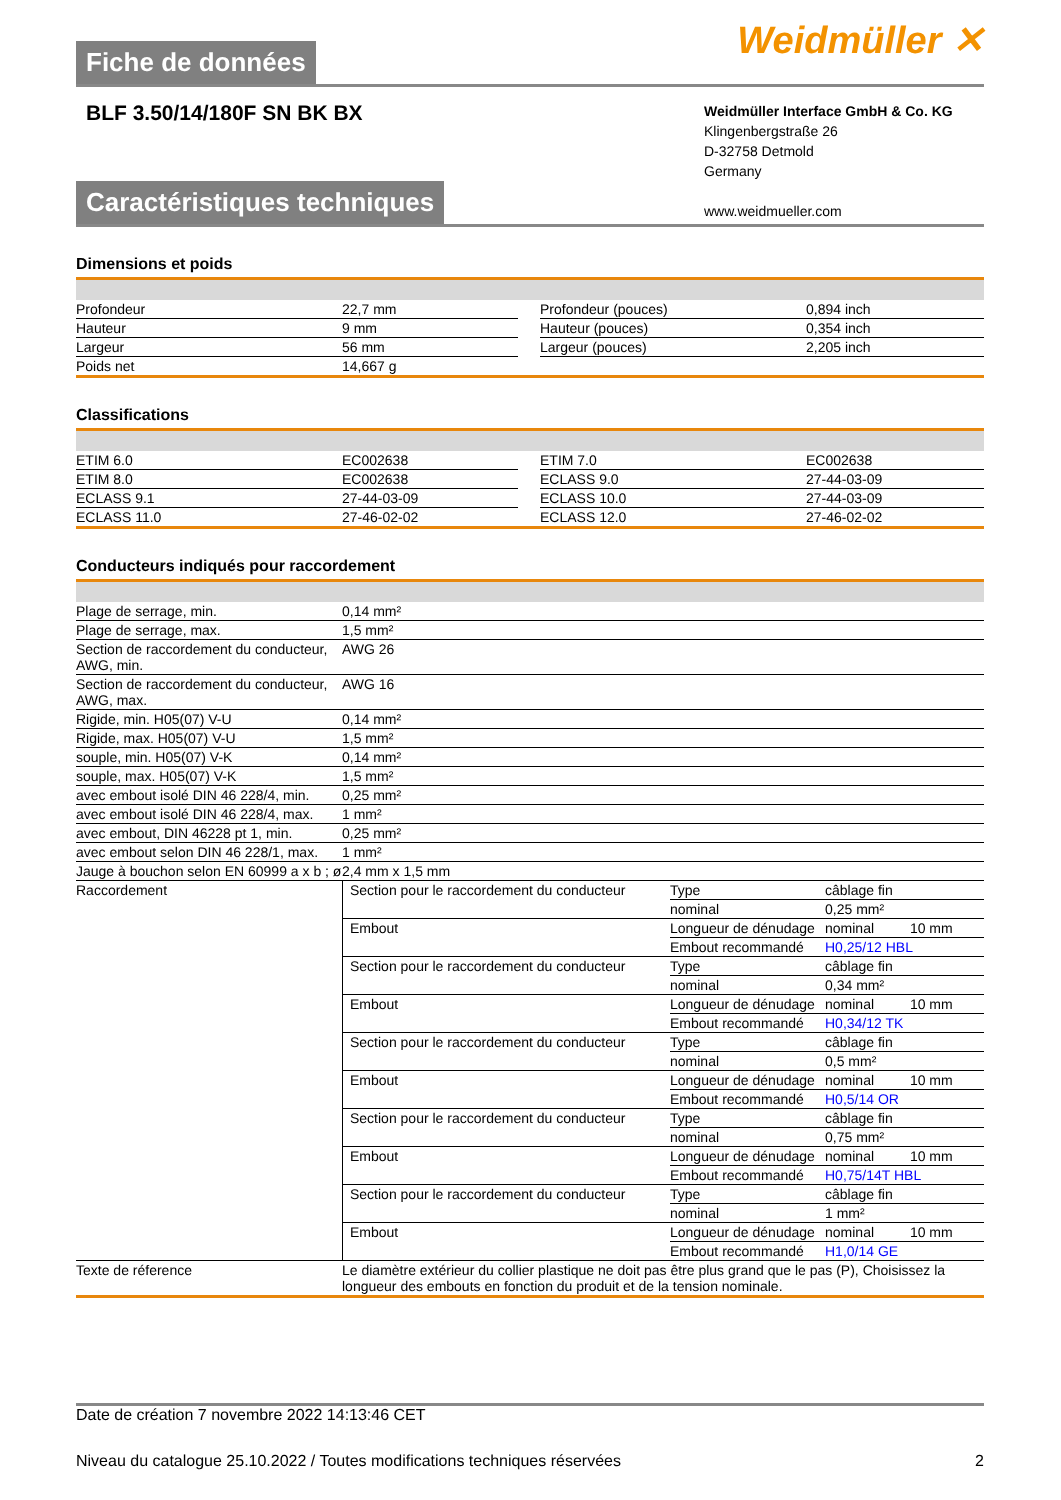Fiche de données
Weidmüller ✕
BLF 3.50/14/180F SN BK BX
Weidmüller Interface GmbH & Co. KG
Klingenbergstraße 26
D-32758 Detmold
Germany
www.weidmueller.com
Caractéristiques techniques
Dimensions et poids
| Profondeur | 22,7 mm | | Profondeur (pouces) | 0,894 inch |
| Hauteur | 9 mm | | Hauteur (pouces) | 0,354 inch |
| Largeur | 56 mm | | Largeur (pouces) | 2,205 inch |
| Poids net | 14,667 g | | | |
Classifications
| ETIM 6.0 | EC002638 | | ETIM 7.0 | EC002638 |
| ETIM 8.0 | EC002638 | | ECLASS 9.0 | 27-44-03-09 |
| ECLASS 9.1 | 27-44-03-09 | | ECLASS 10.0 | 27-44-03-09 |
| ECLASS 11.0 | 27-46-02-02 | | ECLASS 12.0 | 27-46-02-02 |
Conducteurs indiqués pour raccordement
| Plage de serrage, min. | 0,14 mm² |
| Plage de serrage, max. | 1,5 mm² |
| Section de raccordement du conducteur, AWG, min. | AWG 26 |
| Section de raccordement du conducteur, AWG, max. | AWG 16 |
| Rigide, min. H05(07) V-U | 0,14 mm² |
| Rigide, max. H05(07) V-U | 1,5 mm² |
| souple, min. H05(07) V-K | 0,14 mm² |
| souple, max. H05(07) V-K | 1,5 mm² |
| avec embout isolé DIN 46 228/4, min. | 0,25 mm² |
| avec embout isolé DIN 46 228/4, max. | 1 mm² |
| avec embout, DIN 46228 pt 1, min. | 0,25 mm² |
| avec embout selon DIN 46 228/1, max. | 1 mm² |
| Jauge à bouchon selon EN 60999 a x b ; ø | 2,4 mm x 1,5 mm |
| Raccordement | / Section pour le raccordement du conducteur / Type / câblage fin / / / / nominal / 0,25 mm² / / / Embout / Longueur de dénudage / nominal / 10 mm / / / Embout recommandé / H0,25/12 HBL / / / Section pour le raccordement du conducteur / Type / câblage fin / / / / nominal / 0,34 mm² / / / Embout / Longueur de dénudage / nominal / 10 mm / / / Embout recommandé / H0,34/12 TK / / / Section pour le raccordement du conducteur / Type / câblage fin / / / / nominal / 0,5 mm² / / / Embout / Longueur de dénudage / nominal / 10 mm / / / Embout recommandé / H0,5/14 OR / / / Section pour le raccordement du conducteur / Type / câblage fin / / / / nominal / 0,75 mm² / / / Embout / Longueur de dénudage / nominal / 10 mm / / / Embout recommandé / H0,75/14T HBL / / / Section pour le raccordement du conducteur / Type / câblage fin / / / / nominal / 1 mm² / / / Embout / Longueur de dénudage / nominal / 10 mm / / / Embout recommandé / H1,0/14 GE / / |
| Texte de réference | Le diamètre extérieur du collier plastique ne doit pas être plus grand que le pas (P), Choisissez la longueur des embouts en fonction du produit et de la tension nominale. |
Date de création 7 novembre 2022 14:13:46 CET
Niveau du catalogue 25.10.2022 / Toutes modifications techniques réservées 2